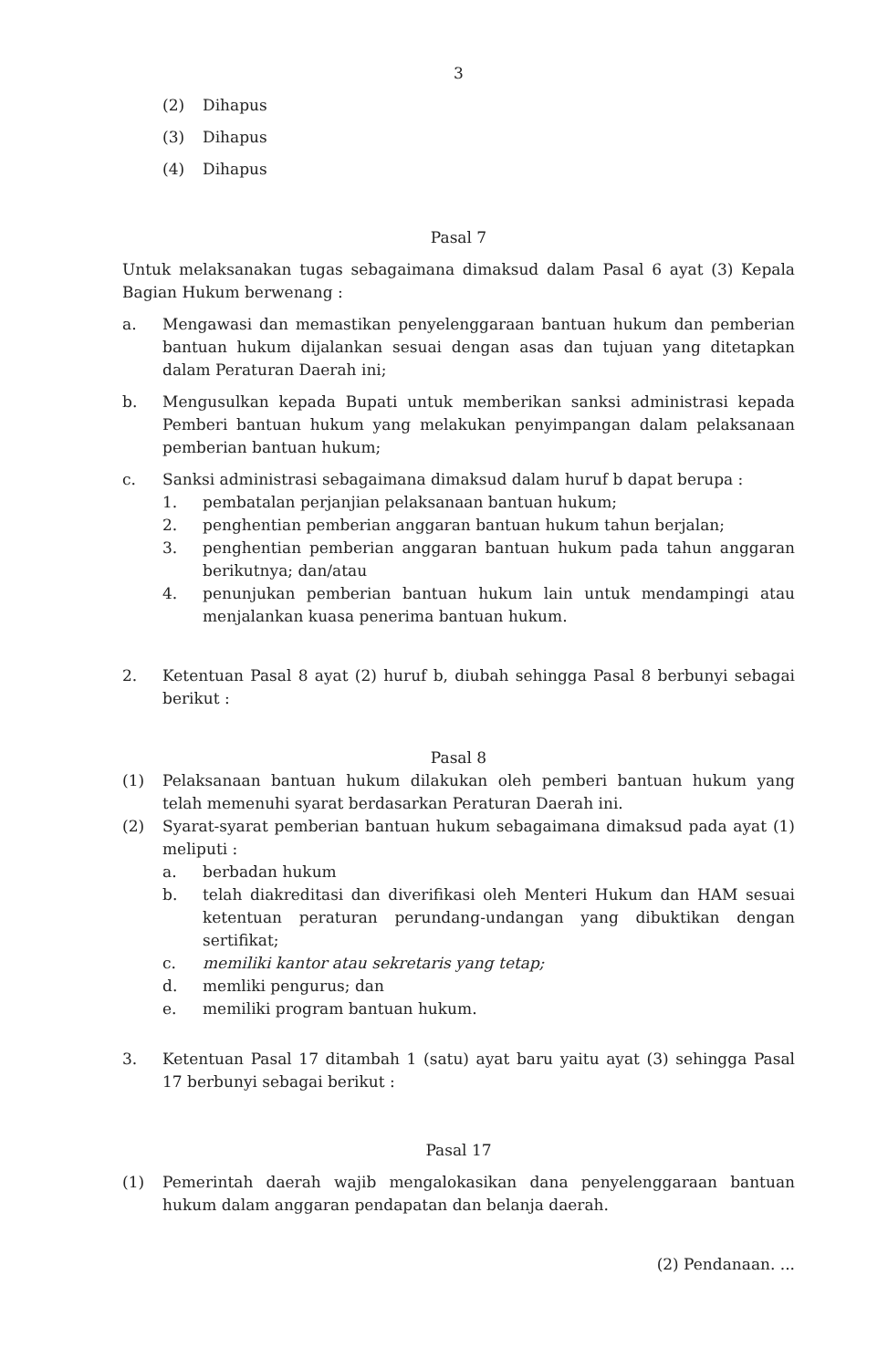3
(2) Dihapus
(3) Dihapus
(4) Dihapus
Pasal 7
Untuk melaksanakan tugas sebagaimana dimaksud dalam Pasal 6 ayat (3) Kepala Bagian Hukum berwenang :
a. Mengawasi dan memastikan penyelenggaraan bantuan hukum dan pemberian bantuan hukum dijalankan sesuai dengan asas dan tujuan yang ditetapkan dalam Peraturan Daerah ini;
b. Mengusulkan kepada Bupati untuk memberikan sanksi administrasi kepada Pemberi bantuan hukum yang melakukan penyimpangan dalam pelaksanaan pemberian bantuan hukum;
c. Sanksi administrasi sebagaimana dimaksud dalam huruf b dapat berupa :
1. pembatalan perjanjian pelaksanaan bantuan hukum;
2. penghentian pemberian anggaran bantuan hukum tahun berjalan;
3. penghentian pemberian anggaran bantuan hukum pada tahun anggaran berikutnya; dan/atau
4. penunjukan pemberian bantuan hukum lain untuk mendampingi atau menjalankan kuasa penerima bantuan hukum.
2. Ketentuan Pasal 8 ayat (2) huruf b, diubah sehingga Pasal 8 berbunyi sebagai berikut :
Pasal 8
(1) Pelaksanaan bantuan hukum dilakukan oleh pemberi bantuan hukum yang telah memenuhi syarat berdasarkan Peraturan Daerah ini.
(2) Syarat-syarat pemberian bantuan hukum sebagaimana dimaksud pada ayat (1) meliputi :
a. berbadan hukum
b. telah diakreditasi dan diverifikasi oleh Menteri Hukum dan HAM sesuai ketentuan peraturan perundang-undangan yang dibuktikan dengan sertifikat;
c. memiliki kantor atau sekretaris yang tetap;
d. memliki pengurus; dan
e. memiliki program bantuan hukum.
3. Ketentuan Pasal 17 ditambah 1 (satu) ayat baru yaitu ayat (3) sehingga Pasal 17 berbunyi sebagai berikut :
Pasal 17
(1) Pemerintah daerah wajib mengalokasikan dana penyelenggaraan bantuan hukum dalam anggaran pendapatan dan belanja daerah.
(2) Pendanaan. ...